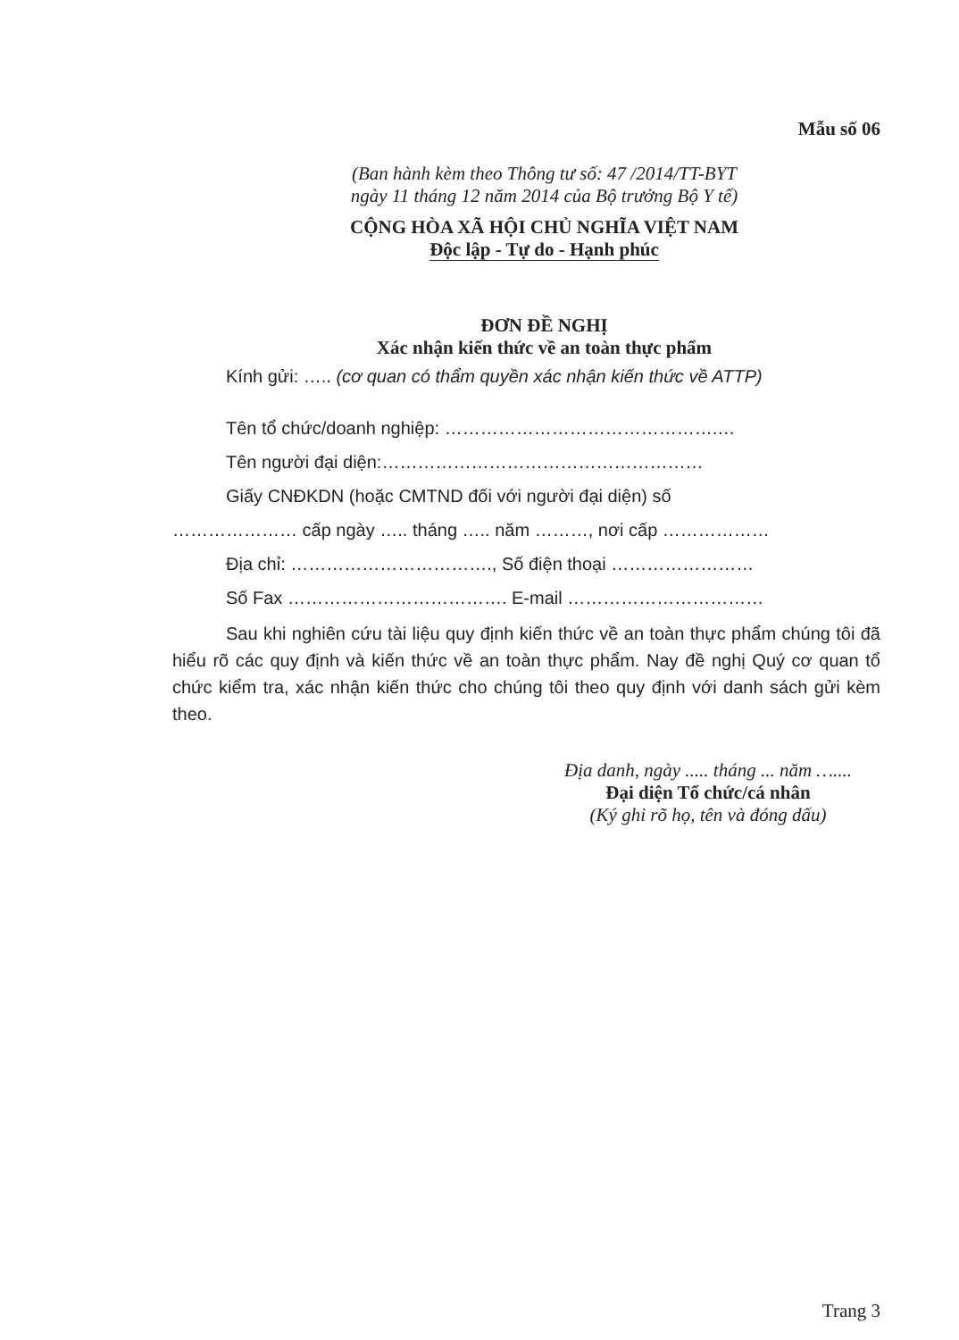Mẫu số 06
(Ban hành kèm theo Thông tư số: 47 /2014/TT-BYT
ngày 11 tháng 12 năm 2014 của Bộ trưởng Bộ Y tế)
CỘNG HÒA XÃ HỘI CHỦ NGHĨA VIỆT NAM
Độc lập - Tự do - Hạnh phúc
ĐƠN ĐỀ NGHỊ
Xác nhận kiến thức về an toàn thực phẩm
Kính gửi: ….. (cơ quan có thẩm quyền xác nhận kiến thức về ATTP)
Tên tổ chức/doanh nghiệp: ……………………………………….…
Tên người đại diện:………………………………………………
Giấy CNĐKDN (hoặc CMTND đối với người đại diện) số
………………… cấp ngày ….. tháng ….. năm ………, nơi cấp ………………
Địa chỉ: ……………………………., Số điện thoại ……………………
Số Fax ………………………………. E-mail ……………………………
Sau khi nghiên cứu tài liệu quy định kiến thức về an toàn thực phẩm chúng tôi đã hiểu rõ các quy định và kiến thức về an toàn thực phẩm. Nay đề nghị Quý cơ quan tổ chức kiểm tra, xác nhận kiến thức cho chúng tôi theo quy định với danh sách gửi kèm theo.
Địa danh, ngày ..... tháng ... năm …....
Đại diện Tổ chức/cá nhân
(Ký ghi rõ họ, tên và đóng dấu)
Trang 3